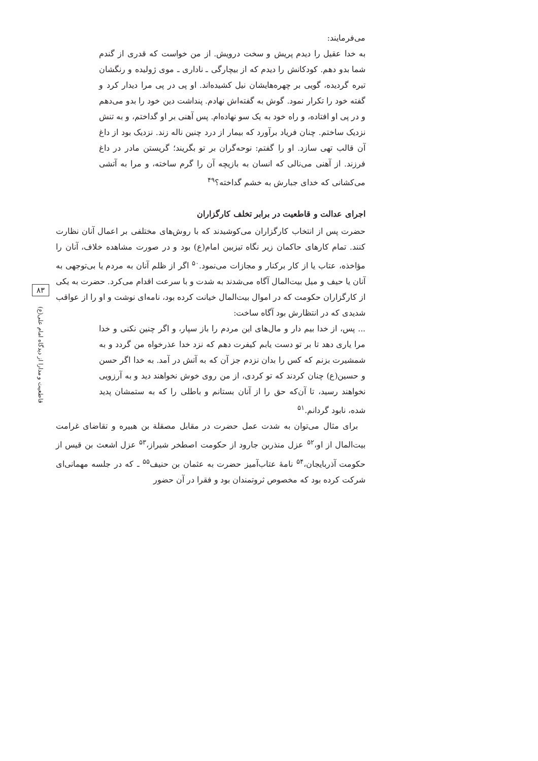۸۳
قاطعیت و مدارا از دیدگاه امام علی(ع)
می‌فرمایند:
به خدا عقیل را دیدم پریش و سخت درویش. از من خواست که قدری از گندم شما بدو دهم. کودکانش را دیدم که از بیچارگی ـ ناداری ـ موی ژولیده و رنگشان تیره گردیده، گویی بر چهره‌هایشان نیل کشیده‌اند. او پی در پی مرا دیدار کرد و گفته خود را تکرار نمود. گوش به گفته‌اش نهادم. پنداشت دین خود را بدو می‌دهم و در پی او افتاده، و راه خود به یک سو نهاده‌ام. پس آهنی بر او گداختم، و به تنش نزدیک ساختم. چنان فریاد برآورد که بیمار از درد چنین ناله زند. نزدیک بود از داغ آن قالب تهی سازد. او را گفتم: نوحه‌گران بر تو بگریند؛ گریستن مادر در داغ فرزند. از آهنی می‌نالی که انسان به بازیچه آن را گرم ساخته، و مرا به آتشی می‌کشانی که خدای جبارش به خشم گداخته؟<sup>۴۹</sup>
اجرای عدالت و قاطعیت در برابر تخلف کارگزاران
حضرت پس از انتخاب کارگزاران می‌کوشیدند که با روش‌های مختلفی بر اعمال آنان نظارت کنند. تمام کارهای حاکمان زیر نگاه تیزبین امام(ع) بود و در صورت مشاهده خلاف، آنان را مؤاخذه، عتاب یا از کار برکنار و مجازات می‌نمود.<sup>۵۰</sup> اگر از ظلم آنان به مردم یا بی‌توجهی به آنان یا حیف و میل بیت‌المال آگاه می‌شدند به شدت و با سرعت اقدام می‌کرد. حضرت به یکی از کارگزاران حکومت که در اموال بیت‌المال خیانت کرده بود، نامه‌ای نوشت و او را از عواقب شدیدی که در انتظارش بود آگاه ساخت:
... پس، از خدا بیم دار و مال‌های این مردم را باز سپار، و اگر چنین نکنی و خدا مرا یاری دهد تا بر تو دست یابم کیفرت دهم که نزد خدا عذرخواه من گردد و به شمشیرت بزنم که کس را بدان نزدم جز آن که به آتش در آمد. به خدا اگر حسن و حسین(ع) چنان کردند که تو کردی، از من روی خوش نخواهند دید و به آرزویی نخواهند رسید، تا آن‌که حق را از آنان بستانم و باطلی را که به ستمشان پدید شده، نابود گردانم.<sup>۵۱</sup>
برای مثال می‌توان به شدت عمل حضرت در مقابل مصقلة بن هبیره و تقاضای غرامت بیت‌المال از او،<sup>۵۲</sup> عزل منذربن جارود از حکومت اصطخر شیراز،<sup>۵۳</sup> عزل اشعث بن قیس از حکومت آذربایجان،<sup>۵۴</sup> نامهٔ عتاب‌آمیز حضرت به عثمان بن حنیف<sup>۵۵</sup> ـ که در جلسه مهمانی‌ای شرکت کرده بود که مخصوص ثروتمندان بود و فقرا در آن حضور